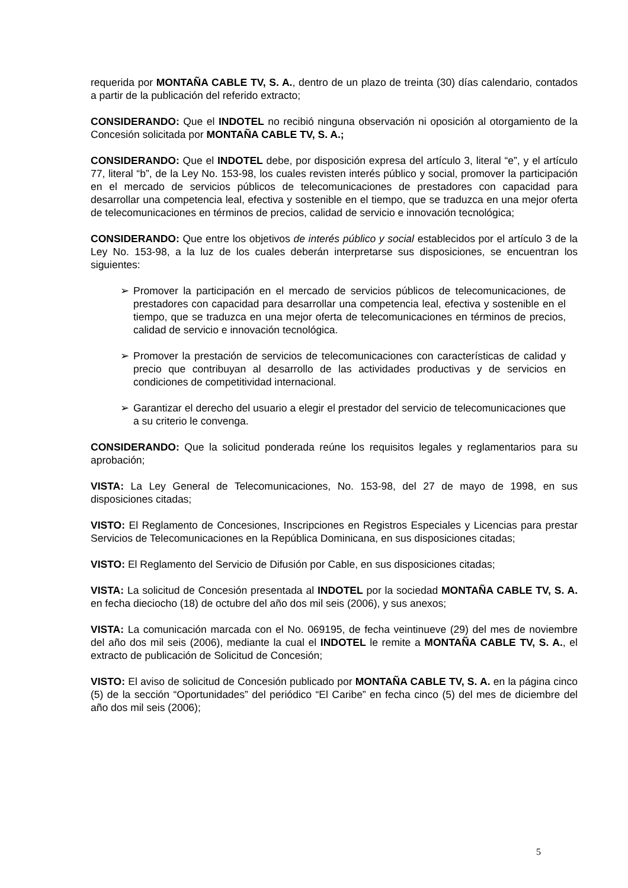requerida por MONTAÑA CABLE TV, S. A., dentro de un plazo de treinta (30) días calendario, contados a partir de la publicación del referido extracto;
CONSIDERANDO: Que el INDOTEL no recibió ninguna observación ni oposición al otorgamiento de la Concesión solicitada por MONTAÑA CABLE TV, S. A.;
CONSIDERANDO: Que el INDOTEL debe, por disposición expresa del artículo 3, literal “e”, y el artículo 77, literal “b”, de la Ley No. 153-98, los cuales revisten interés público y social, promover la participación en el mercado de servicios públicos de telecomunicaciones de prestadores con capacidad para desarrollar una competencia leal, efectiva y sostenible en el tiempo, que se traduzca en una mejor oferta de telecomunicaciones en términos de precios, calidad de servicio e innovación tecnológica;
CONSIDERANDO: Que entre los objetivos de interés público y social establecidos por el artículo 3 de la Ley No. 153-98, a la luz de los cuales deberán interpretarse sus disposiciones, se encuentran los siguientes:
➢ Promover la participación en el mercado de servicios públicos de telecomunicaciones, de prestadores con capacidad para desarrollar una competencia leal, efectiva y sostenible en el tiempo, que se traduzca en una mejor oferta de telecomunicaciones en términos de precios, calidad de servicio e innovación tecnológica.
➢ Promover la prestación de servicios de telecomunicaciones con características de calidad y precio que contribuyan al desarrollo de las actividades productivas y de servicios en condiciones de competitividad internacional.
➢ Garantizar el derecho del usuario a elegir el prestador del servicio de telecomunicaciones que a su criterio le convenga.
CONSIDERANDO: Que la solicitud ponderada reúne los requisitos legales y reglamentarios para su aprobación;
VISTA: La Ley General de Telecomunicaciones, No. 153-98, del 27 de mayo de 1998, en sus disposiciones citadas;
VISTO: El Reglamento de Concesiones, Inscripciones en Registros Especiales y Licencias para prestar Servicios de Telecomunicaciones en la República Dominicana, en sus disposiciones citadas;
VISTO: El Reglamento del Servicio de Difusión por Cable, en sus disposiciones citadas;
VISTA: La solicitud de Concesión presentada al INDOTEL por la sociedad MONTAÑA CABLE TV, S. A. en fecha dieciocho (18) de octubre del año dos mil seis (2006), y sus anexos;
VISTA: La comunicación marcada con el No. 069195, de fecha veintinueve (29) del mes de noviembre del año dos mil seis (2006), mediante la cual el INDOTEL le remite a MONTAÑA CABLE TV, S. A., el extracto de publicación de Solicitud de Concesión;
VISTO: El aviso de solicitud de Concesión publicado por MONTAÑA CABLE TV, S. A. en la página cinco (5) de la sección “Oportunidades” del periódico “El Caribe” en fecha cinco (5) del mes de diciembre del año dos mil seis (2006);
5